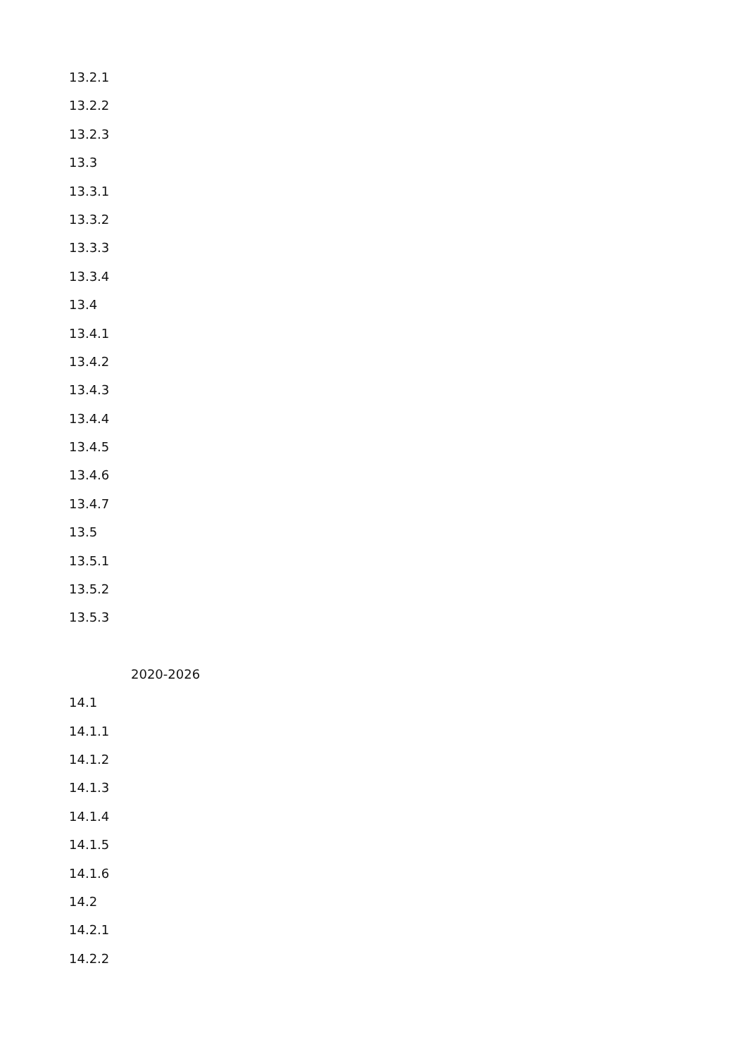13.2.1
13.2.2
13.2.3
13.3
13.3.1
13.3.2
13.3.3
13.3.4
13.4
13.4.1
13.4.2
13.4.3
13.4.4
13.4.5
13.4.6
13.4.7
13.5
13.5.1
13.5.2
13.5.3
2020-2026
14.1
14.1.1
14.1.2
14.1.3
14.1.4
14.1.5
14.1.6
14.2
14.2.1
14.2.2